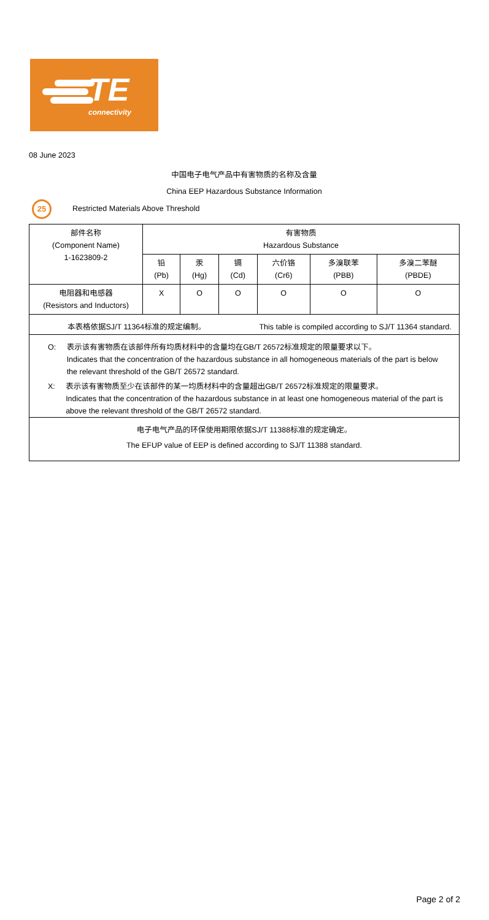TE
connectivity
08 June 2023
中国电子电气产品中有害物质的名称及含量
China EEP Hazardous Substance Information
25 Restricted Materials Above Threshold
| 部件名称 (Component Name) 1-1623809-2 | 有害物质 Hazardous Substance | | | | | |
| --- | --- | --- | --- | --- | --- | --- |
| | 铅 (Pb) | 汞 (Hg) | 镉 (Cd) | 六价铬 (Cr6) | 多溴联苯 (PBB) | 多溴二苯醚 (PBDE) |
| 电阻器和电感器 (Resistors and Inductors) | X | O | O | O | O | O |
| 本表格依据SJ/T 11364标准的规定编制。 This table is compiled according to SJ/T 11364 standard. | | | | | | |
| O: 表示该有害物质在该部件所有均质材料中的含量均在GB/T 26572标准规定的限量要求以下。 Indicates that the concentration of the hazardous substance in all homogeneous materials of the part is below the relevant threshold of the GB/T 26572 standard. X: 表示该有害物质至少在该部件的某一均质材料中的含量超出GB/T 26572标准规定的限量要求。 Indicates that the concentration of the hazardous substance in at least one homogeneous material of the part is above the relevant threshold of the GB/T 26572 standard. | | | | | | |
| 电子电气产品的环保使用期限依据SJ/T 11388标准的规定确定。 The EFUP value of EEP is defined according to SJ/T 11388 standard. | | | | | | |
Page 2 of 2